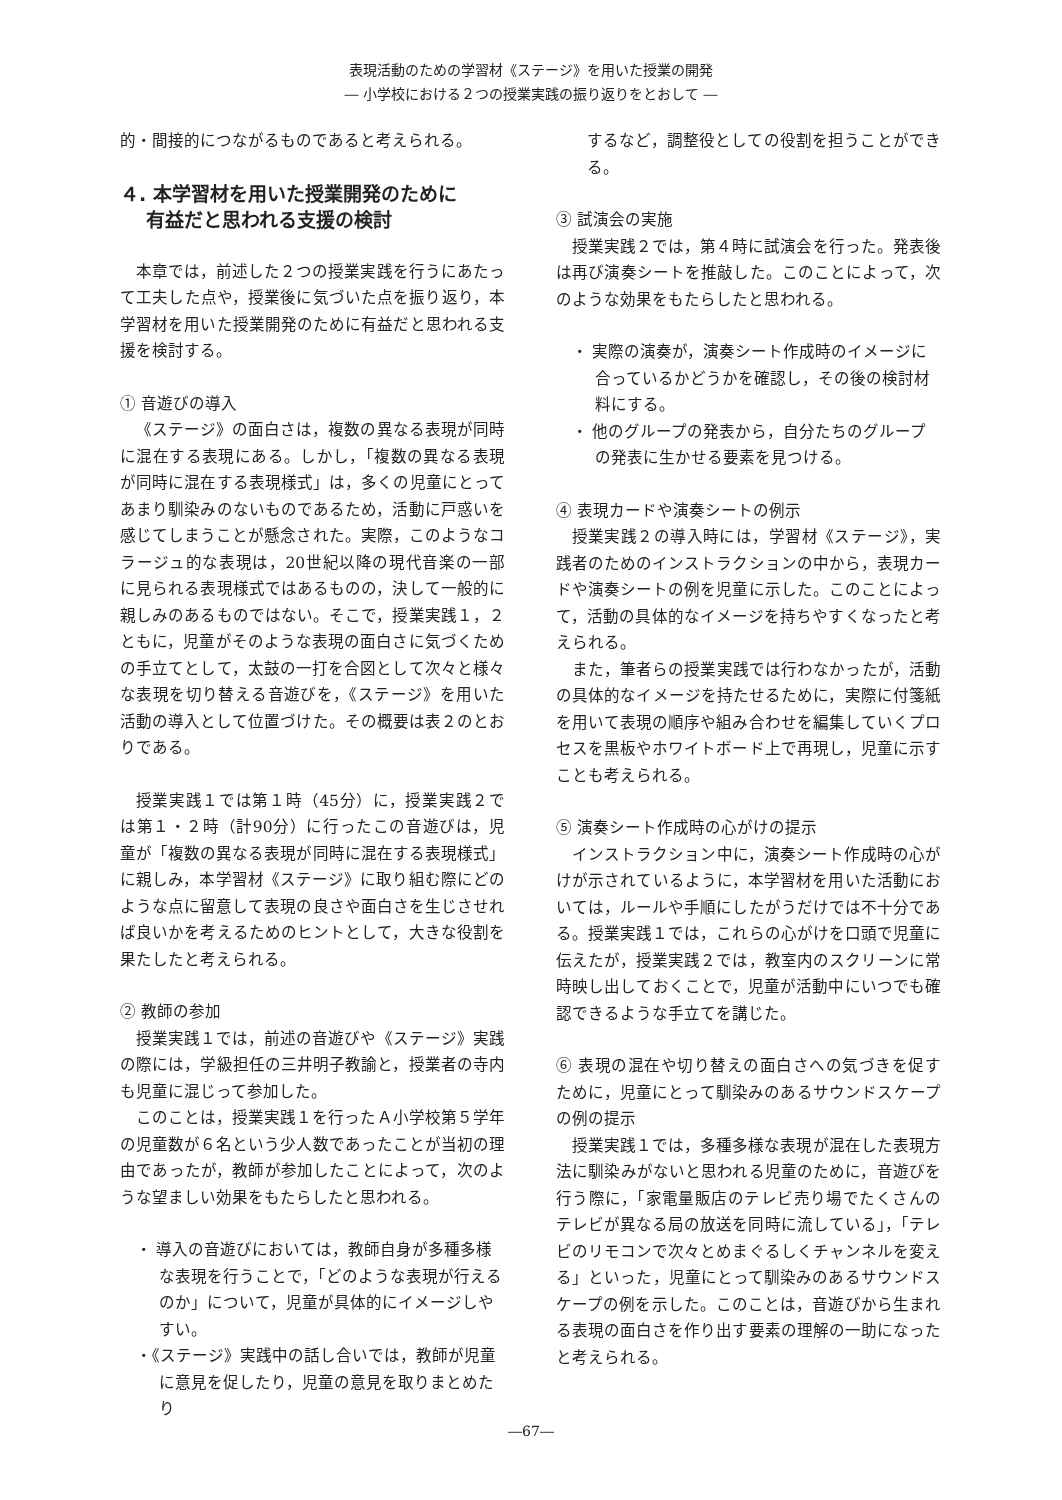表現活動のための学習材《ステージ》を用いた授業の開発
― 小学校における２つの授業実践の振り返りをとおして ―
的・間接的につながるものであると考えられる。
４. 本学習材を用いた授業開発のために
有益だと思われる支援の検討
本章では，前述した２つの授業実践を行うにあたって工夫した点や，授業後に気づいた点を振り返り，本学習材を用いた授業開発のために有益だと思われる支援を検討する。
① 音遊びの導入
《ステージ》の面白さは，複数の異なる表現が同時に混在する表現にある。しかし，「複数の異なる表現が同時に混在する表現様式」は，多くの児童にとってあまり馴染みのないものであるため，活動に戸惑いを感じてしまうことが懸念された。実際，このようなコラージュ的な表現は，20世紀以降の現代音楽の一部に見られる表現様式ではあるものの，決して一般的に親しみのあるものではない。そこで，授業実践１，２ともに，児童がそのような表現の面白さに気づくための手立てとして，太鼓の一打を合図として次々と様々な表現を切り替える音遊びを，《ステージ》を用いた活動の導入として位置づけた。その概要は表２のとおりである。
授業実践１では第１時（45分）に，授業実践２では第１・２時（計90分）に行ったこの音遊びは，児童が「複数の異なる表現が同時に混在する表現様式」に親しみ，本学習材《ステージ》に取り組む際にどのような点に留意して表現の良さや面白さを生じさせれば良いかを考えるためのヒントとして，大きな役割を果たしたと考えられる。
② 教師の参加
授業実践１では，前述の音遊びや《ステージ》実践の際には，学級担任の三井明子教諭と，授業者の寺内も児童に混じって参加した。
このことは，授業実践１を行ったＡ小学校第５学年の児童数が６名という少人数であったことが当初の理由であったが，教師が参加したことによって，次のような望ましい効果をもたらしたと思われる。
・ 導入の音遊びにおいては，教師自身が多種多様な表現を行うことで，「どのような表現が行えるのか」について，児童が具体的にイメージしやすい。
・《ステージ》実践中の話し合いでは，教師が児童に意見を促したり，児童の意見を取りまとめたり
するなど，調整役としての役割を担うことができる。
③ 試演会の実施
授業実践２では，第４時に試演会を行った。発表後は再び演奏シートを推敲した。このことによって，次のような効果をもたらしたと思われる。
・ 実際の演奏が，演奏シート作成時のイメージに合っているかどうかを確認し，その後の検討材料にする。
・ 他のグループの発表から，自分たちのグループの発表に生かせる要素を見つける。
④ 表現カードや演奏シートの例示
授業実践２の導入時には，学習材《ステージ》，実践者のためのインストラクションの中から，表現カードや演奏シートの例を児童に示した。このことによって，活動の具体的なイメージを持ちやすくなったと考えられる。
また，筆者らの授業実践では行わなかったが，活動の具体的なイメージを持たせるために，実際に付箋紙を用いて表現の順序や組み合わせを編集していくプロセスを黒板やホワイトボード上で再現し，児童に示すことも考えられる。
⑤ 演奏シート作成時の心がけの提示
インストラクション中に，演奏シート作成時の心がけが示されているように，本学習材を用いた活動においては，ルールや手順にしたがうだけでは不十分である。授業実践１では，これらの心がけを口頭で児童に伝えたが，授業実践２では，教室内のスクリーンに常時映し出しておくことで，児童が活動中にいつでも確認できるような手立てを講じた。
⑥ 表現の混在や切り替えの面白さへの気づきを促すために，児童にとって馴染みのあるサウンドスケープの例の提示
授業実践１では，多種多様な表現が混在した表現方法に馴染みがないと思われる児童のために，音遊びを行う際に，「家電量販店のテレビ売り場でたくさんのテレビが異なる局の放送を同時に流している」，「テレビのリモコンで次々とめまぐるしくチャンネルを変える」といった，児童にとって馴染みのあるサウンドスケープの例を示した。このことは，音遊びから生まれる表現の面白さを作り出す要素の理解の一助になったと考えられる。
―67―